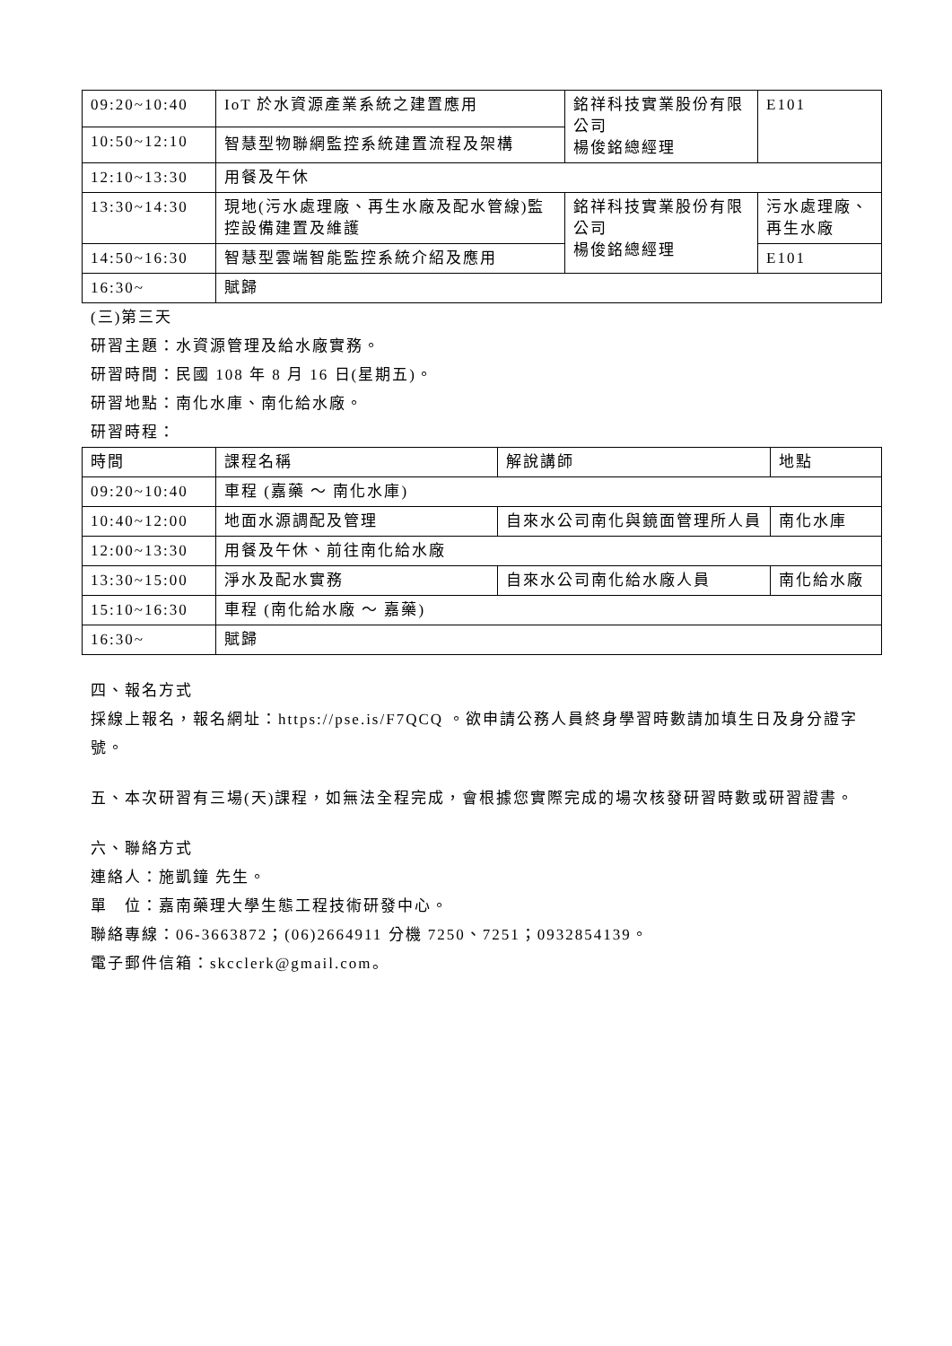| 09:20~10:40 | IoT 於水資源產業系統之建置應用 | 銘祥科技實業股份有限公司 楊俊銘總經理 | E101 |
| 10:50~12:10 | 智慧型物聯網監控系統建置流程及架構 | | |
| 12:10~13:30 | 用餐及午休 | | |
| 13:30~14:30 | 現地(污水處理廠、再生水廠及配水管線)監控設備建置及維護 | 銘祥科技實業股份有限公司 楊俊銘總經理 | 污水處理廠、再生水廠 |
| 14:50~16:30 | 智慧型雲端智能監控系統介紹及應用 | | E101 |
| 16:30~ | 賦歸 | | |
(三)第三天
研習主題：水資源管理及給水廠實務。
研習時間：民國 108 年 8 月 16 日(星期五)。
研習地點：南化水庫、南化給水廠。
研習時程：
| 時間 | 課程名稱 | 解說講師 | 地點 |
| --- | --- | --- | --- |
| 09:20~10:40 | 車程 (嘉藥 ～ 南化水庫) | | |
| 10:40~12:00 | 地面水源調配及管理 | 自來水公司南化與鏡面管理所人員 | 南化水庫 |
| 12:00~13:30 | 用餐及午休、前往南化給水廠 | | |
| 13:30~15:00 | 淨水及配水實務 | 自來水公司南化給水廠人員 | 南化給水廠 |
| 15:10~16:30 | 車程 (南化給水廠 ～ 嘉藥) | | |
| 16:30~ | 賦歸 | | |
四、報名方式
採線上報名，報名網址：https://pse.is/F7QCQ 。欲申請公務人員終身學習時數請加填生日及身分證字號。
五、本次研習有三場(天)課程，如無法全程完成，會根據您實際完成的場次核發研習時數或研習證書。
六、聯絡方式
連絡人：施凱鐘 先生。
單　位：嘉南藥理大學生態工程技術研發中心。
聯絡專線：06-3663872；(06)2664911 分機 7250、7251；0932854139。
電子郵件信箱：skcclerk@gmail.com。